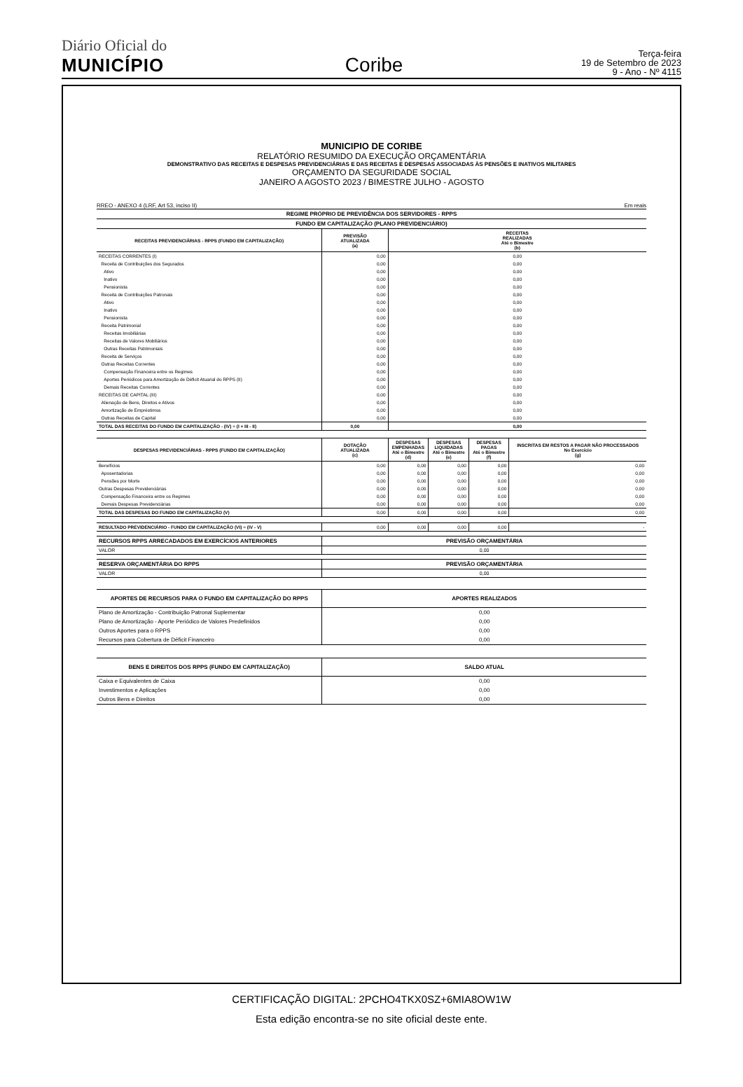Diário Oficial do
MUNICÍPIO
Coribe
Terça-feira
19 de Setembro de 2023
9 - Ano - Nº 4115
MUNICIPIO DE CORIBE
RELATÓRIO RESUMIDO DA EXECUÇÃO ORÇAMENTÁRIA
DEMONSTRATIVO DAS RECEITAS E DESPESAS PREVIDENCIÁRIAS E DAS RECEITAS E DESPESAS ASSOCIADAS ÀS PENSÕES E INATIVOS MILITARES
ORÇAMENTO DA SEGURIDADE SOCIAL
JANEIRO A AGOSTO 2023 / BIMESTRE JULHO - AGOSTO
RREO - ANEXO 4 (LRF, Art 53, inciso II) Em reais
| REGIME PRÓPRIO DE PREVIDÊNCIA DOS SERVIDORES - RPPS | | |
| --- | --- | --- |
| FUNDO EM CAPITALIZAÇÃO (PLANO PREVIDENCIÁRIO) | | |
| RECEITAS PREVIDENCIÁRIAS - RPPS (FUNDO EM CAPITALIZAÇÃO) | PREVISÃO ATUALIZADA (a) | RECEITAS REALIZADAS Até o Bimestre (b) |
| RECEITAS CORRENTES (I) | 0,00 | 0,00 |
| Receita de Contribuições dos Segurados | 0,00 | 0,00 |
| Ativo | 0,00 | 0,00 |
| Inativo | 0,00 | 0,00 |
| Pensionista | 0,00 | 0,00 |
| Receita de Contribuições Patronais | 0,00 | 0,00 |
| Ativo | 0,00 | 0,00 |
| Inativo | 0,00 | 0,00 |
| Pensionista | 0,00 | 0,00 |
| Receita Patrimonial | 0,00 | 0,00 |
| Receitas Imobiliárias | 0,00 | 0,00 |
| Receitas de Valores Mobiliários | 0,00 | 0,00 |
| Outras Receitas Patrimoniais | 0,00 | 0,00 |
| Receita de Serviços | 0,00 | 0,00 |
| Outras Receitas Correntes | 0,00 | 0,00 |
| Compensação Financeira entre os Regimes | 0,00 | 0,00 |
| Aportes Periódicos para Amortização de Déficit Atuarial do RPPS (II) | 0,00 | 0,00 |
| Demais Receitas Correntes | 0,00 | 0,00 |
| RECEITAS DE CAPITAL (III) | 0,00 | 0,00 |
| Alienação de Bens, Direitos e Ativos | 0,00 | 0,00 |
| Amortização de Empréstimos | 0,00 | 0,00 |
| Outras Receitas de Capital | 0,00 | 0,00 |
| TOTAL DAS RECEITAS DO FUNDO EM CAPITALIZAÇÃO - (IV) = (I + III - II) | 0,00 | 0,00 |
| DESPESAS PREVIDENCIÁRIAS - RPPS (FUNDO EM CAPITALIZAÇÃO) | DOTAÇÃO ATUALIZADA (c) | DESPESAS EMPENHADAS Até o Bimestre (d) | DESPESAS LIQUIDADAS Até o Bimestre (e) | DESPESAS PAGAS Até o Bimestre (f) | INSCRITAS EM RESTOS A PAGAR NÃO PROCESSADOS No Exercício (g) |
| --- | --- | --- | --- | --- | --- |
| Benefícios | 0,00 | 0,00 | 0,00 | 0,00 | 0,00 |
| Aposentadorias | 0,00 | 0,00 | 0,00 | 0,00 | 0,00 |
| Pensões por Morte | 0,00 | 0,00 | 0,00 | 0,00 | 0,00 |
| Outras Despesas Previdenciárias | 0,00 | 0,00 | 0,00 | 0,00 | 0,00 |
| Compensação Financeira entre os Regimes | 0,00 | 0,00 | 0,00 | 0,00 | 0,00 |
| Demais Despesas Previdenciárias | 0,00 | 0,00 | 0,00 | 0,00 | 0,00 |
| TOTAL DAS DESPESAS DO FUNDO EM CAPITALIZAÇÃO (V) | 0,00 | 0,00 | 0,00 | 0,00 | 0,00 |
| RESULTADO PREVIDENCIÁRIO - FUNDO EM CAPITALIZAÇÃO (VI) = (IV - V) | 0,00 | 0,00 | 0,00 | 0,00 | - |
| RECURSOS RPPS ARRECADADOS EM EXERCÍCIOS ANTERIORES | PREVISÃO ORÇAMENTÁRIA |
| --- | --- |
| VALOR | 0,00 |
| RESERVA ORÇAMENTÁRIA DO RPPS | PREVISÃO ORÇAMENTÁRIA |
| --- | --- |
| VALOR | 0,00 |
| APORTES DE RECURSOS PARA O FUNDO EM CAPITALIZAÇÃO DO RPPS | APORTES REALIZADOS |
| --- | --- |
| Plano de Amortização - Contribuição Patronal Suplementar | 0,00 |
| Plano de Amortização - Aporte Periódico de Valores Predefinidos | 0,00 |
| Outros Aportes para o RPPS | 0,00 |
| Recursos para Cobertura de Déficit Financeiro | 0,00 |
| BENS E DIREITOS DOS RPPS (FUNDO EM CAPITALIZAÇÃO) | SALDO ATUAL |
| --- | --- |
| Caixa e Equivalentes de Caixa | 0,00 |
| Investimentos e Aplicações | 0,00 |
| Outros Bens e Direitos | 0,00 |
CERTIFICAÇÃO DIGITAL: 2PCHO4TKX0SZ+6MIA8OW1W
Esta edição encontra-se no site oficial deste ente.